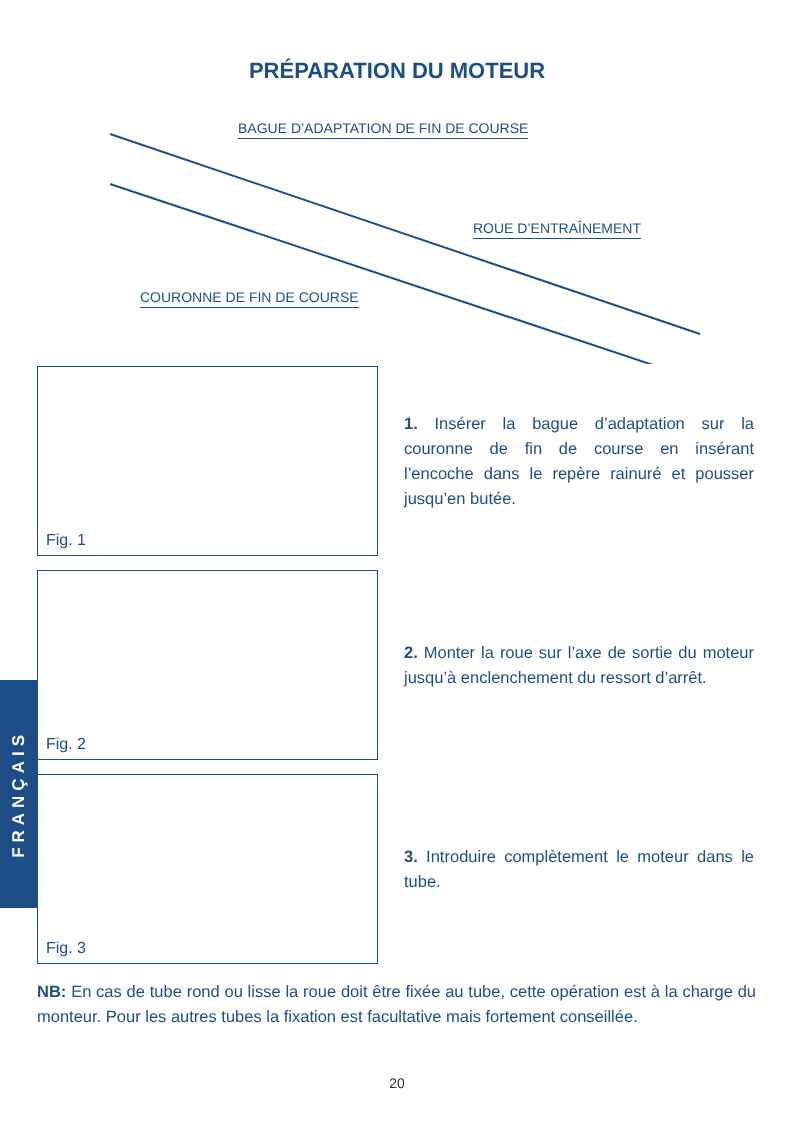PRÉPARATION DU MOTEUR
BAGUE D’ADAPTATION DE FIN DE COURSE
ROUE D’ENTRAÎNEMENT
COURONNE DE FIN DE COURSE
Fig. 1
1. Insérer la bague d’adaptation sur la couronne de fin de course en insérant l’encoche dans le repère rainuré et pousser jusqu’en butée.
Fig. 2
2. Monter la roue sur l’axe de sortie du moteur jusqu’à enclenchement du ressort d’arrêt.
Fig. 3
3. Introduire complètement le moteur dans le tube.
NB: En cas de tube rond ou lisse la roue doit être fixée au tube, cette opération est à la charge du monteur. Pour les autres tubes la fixation est facultative mais fortement conseillée.
20
FRANÇAIS